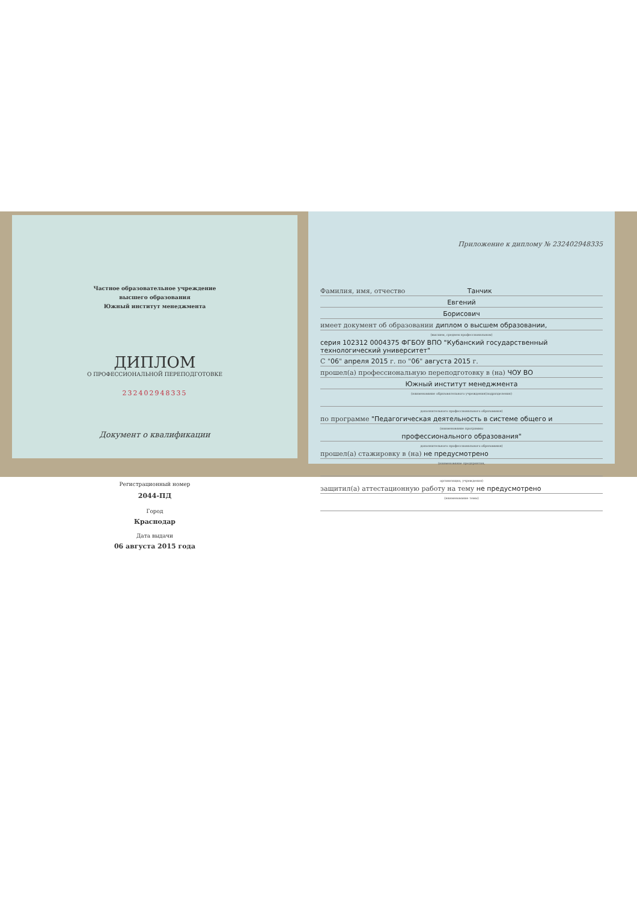Частное образовательное учреждение
высшего образования
Южный институт менеджмента
ДИПЛОМ
О ПРОФЕССИОНАЛЬНОЙ ПЕРЕПОДГОТОВКЕ
232402948335
Документ о квалификации
Регистрационный номер
2044-ПД
Город
Краснодар
Дата выдачи
06 августа 2015 года
Приложение к диплому № 232402948335
Фамилия, имя, отчество Танчик
Евгений
Борисович
имеет документ об образовании диплом о высшем образовании,
(высшем, среднем профессиональном)
серия 102312 0004375 ФГБОУ ВПО "Кубанский государственный технологический университет"
С "06" апреля 2015 г. по "06" августа 2015 г.
прошел(а) профессиональную переподготовку в (на) ЧОУ ВО
Южный институт менеджмента
(наименование образовательного учреждения(подразделения)
дополнительного профессионального образования)
по программе "Педагогическая деятельность в системе общего и
(наименование программы
профессионального образования"
дополнительного профессионального образования)
прошел(а) стажировку в (на) не предусмотрено
(наименование предприятия,
организации, учреждения)
защитил(а) аттестационную работу на тему не предусмотрено
(наименование темы)